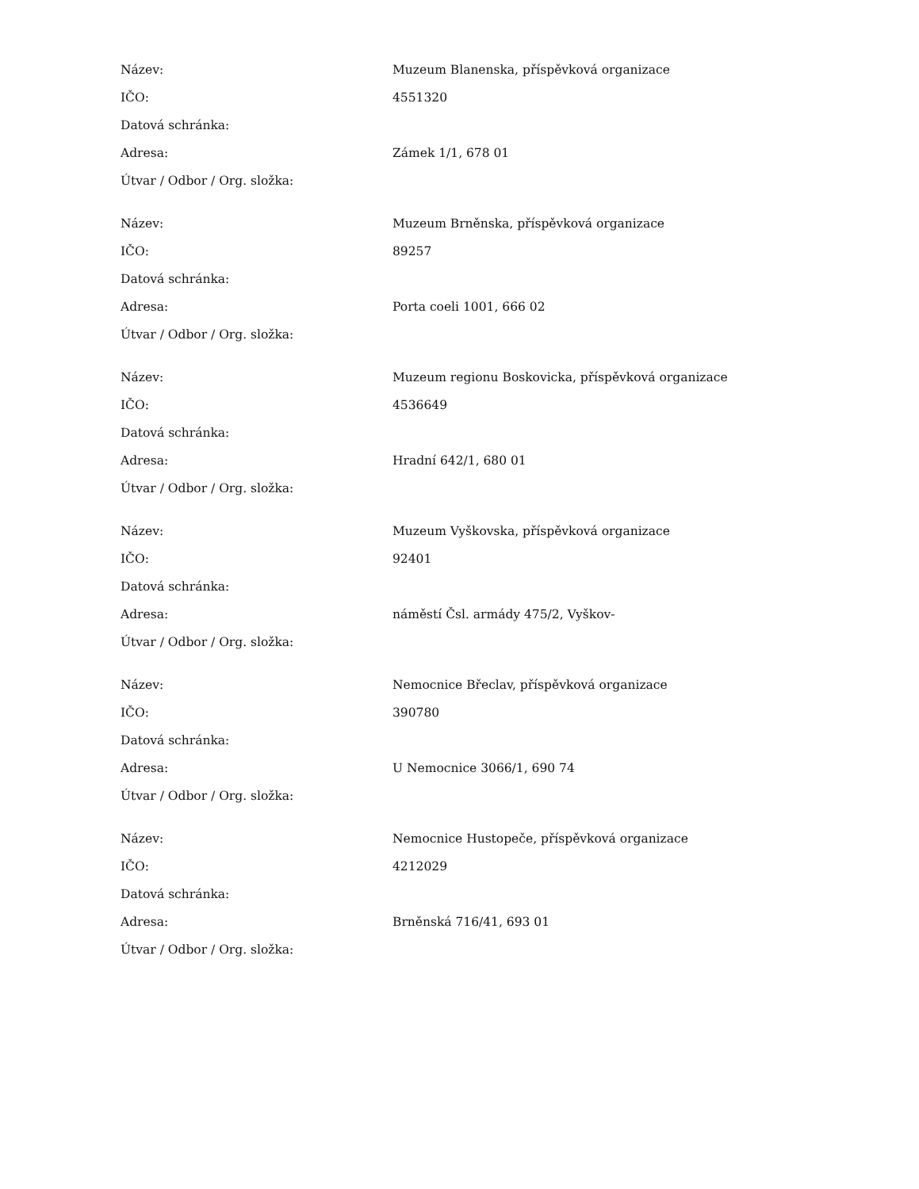| Název: | Muzeum Blanenska, příspěvková organizace |
| IČO: | 4551320 |
| Datová schránka: | |
| Adresa: | Zámek 1/1, 678 01 |
| Útvar / Odbor / Org. složka: | |
| Název: | Muzeum Brněnska, příspěvková organizace |
| IČO: | 89257 |
| Datová schránka: | |
| Adresa: | Porta coeli 1001, 666 02 |
| Útvar / Odbor / Org. složka: | |
| Název: | Muzeum regionu Boskovicka, příspěvková organizace |
| IČO: | 4536649 |
| Datová schránka: | |
| Adresa: | Hradní 642/1, 680 01 |
| Útvar / Odbor / Org. složka: | |
| Název: | Muzeum Vyškovska, příspěvková organizace |
| IČO: | 92401 |
| Datová schránka: | |
| Adresa: | náměstí Čsl. armády 475/2, Vyškov- |
| Útvar / Odbor / Org. složka: | |
| Název: | Nemocnice Břeclav, příspěvková organizace |
| IČO: | 390780 |
| Datová schránka: | |
| Adresa: | U Nemocnice 3066/1, 690 74 |
| Útvar / Odbor / Org. složka: | |
| Název: | Nemocnice Hustopeče, příspěvková organizace |
| IČO: | 4212029 |
| Datová schránka: | |
| Adresa: | Brněnská 716/41, 693 01 |
| Útvar / Odbor / Org. složka: | |